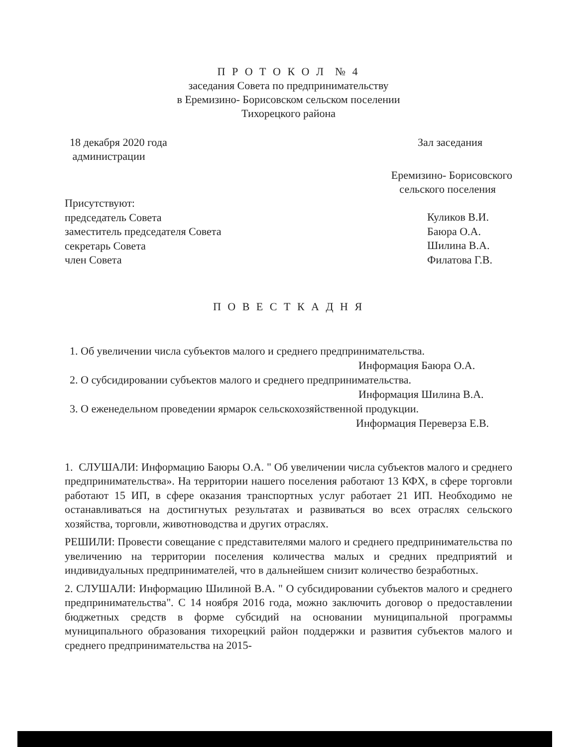П Р О Т О К О Л № 4
заседания Совета по предпринимательству
в Еремизино- Борисовском сельском поселении
Тихорецкого района
18 декабря 2020 года
администрации
Зал заседания
Еремизино- Борисовского
сельского поселения
Присутствуют:
председатель Совета
заместитель председателя Совета
секретарь Совета
член Совета
Куликов В.И.
Баюра О.А.
Шилина В.А.
Филатова Г.В.
П О В Е С Т К А Д Н Я
1. Об увеличении числа субъектов малого и среднего предпринимательства.
Информация Баюра О.А.
2. О субсидировании субъектов малого и среднего предпринимательства.
Информация Шилина В.А.
3. О еженедельном проведении ярмарок сельскохозяйственной продукции.
Информация Переверза Е.В.
1. СЛУШАЛИ: Информацию Баюры О.А. " Об увеличении числа субъектов малого и среднего предпринимательства». На территории нашего поселения работают 13 КФХ, в сфере торговли работают 15 ИП, в сфере оказания транспортных услуг работает 21 ИП. Необходимо не останавливаться на достигнутых результатах и развиваться во всех отраслях сельского хозяйства, торговли, животноводства и других отраслях.
РЕШИЛИ: Провести совещание с представителями малого и среднего предпринимательства по увеличению на территории поселения количества малых и средних предприятий и индивидуальных предпринимателей, что в дальнейшем снизит количество безработных.
2. СЛУШАЛИ: Информацию Шилиной В.А. " О субсидировании субъектов малого и среднего предпринимательства". С 14 ноября 2016 года, можно заключить договор о предоставлении бюджетных средств в форме субсидий на основании муниципальной программы муниципального образования тихорецкий район поддержки и развития субъектов малого и среднего предпринимательства на 2015-